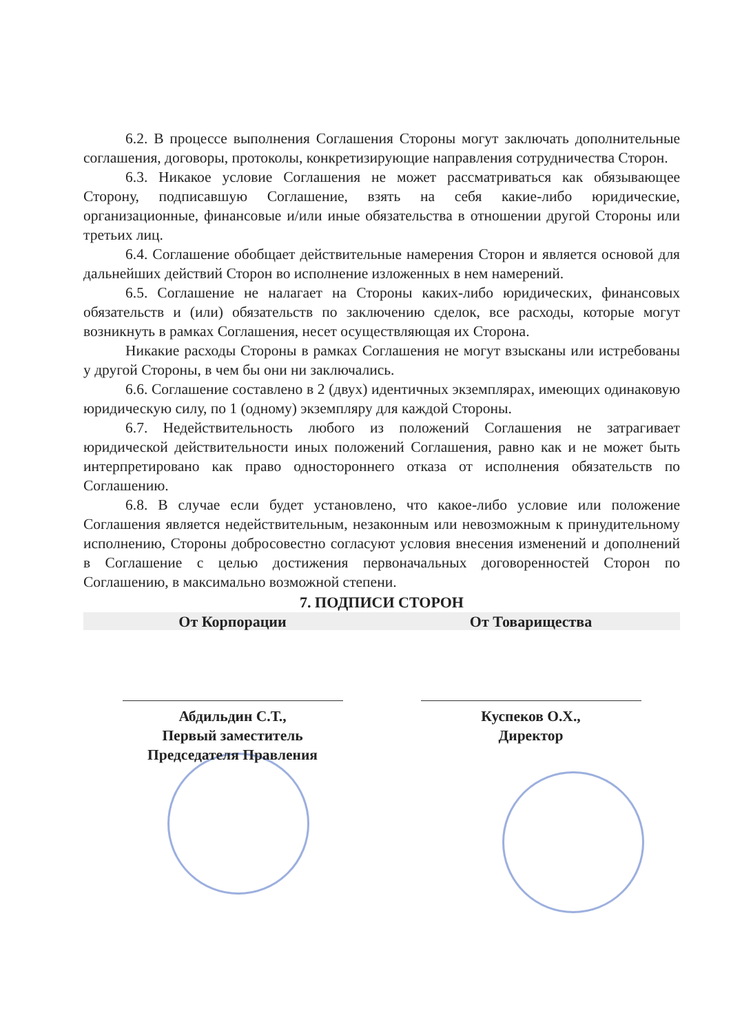6.2. В процессе выполнения Соглашения Стороны могут заключать дополнительные соглашения, договоры, протоколы, конкретизирующие направления сотрудничества Сторон.
6.3. Никакое условие Соглашения не может рассматриваться как обязывающее Сторону, подписавшую Соглашение, взять на себя какие-либо юридические, организационные, финансовые и/или иные обязательства в отношении другой Стороны или третьих лиц.
6.4. Соглашение обобщает действительные намерения Сторон и является основой для дальнейших действий Сторон во исполнение изложенных в нем намерений.
6.5. Соглашение не налагает на Стороны каких-либо юридических, финансовых обязательств и (или) обязательств по заключению сделок, все расходы, которые могут возникнуть в рамках Соглашения, несет осуществляющая их Сторона.
Никакие расходы Стороны в рамках Соглашения не могут взысканы или истребованы у другой Стороны, в чем бы они ни заключались.
6.6. Соглашение составлено в 2 (двух) идентичных экземплярах, имеющих одинаковую юридическую силу, по 1 (одному) экземпляру для каждой Стороны.
6.7. Недействительность любого из положений Соглашения не затрагивает юридической действительности иных положений Соглашения, равно как и не может быть интерпретировано как право одностороннего отказа от исполнения обязательств по Соглашению.
6.8. В случае если будет установлено, что какое-либо условие или положение Соглашения является недействительным, незаконным или невозможным к принудительному исполнению, Стороны добросовестно согласуют условия внесения изменений и дополнений в Соглашение с целью достижения первоначальных договоренностей Сторон по Соглашению, в максимально возможной степени.
7. ПОДПИСИ СТОРОН
От Корпорации От Товарищества
Абдильдин С.Т.,
Первый заместитель
Председателя Правления
Куспеков О.Х.,
Директор